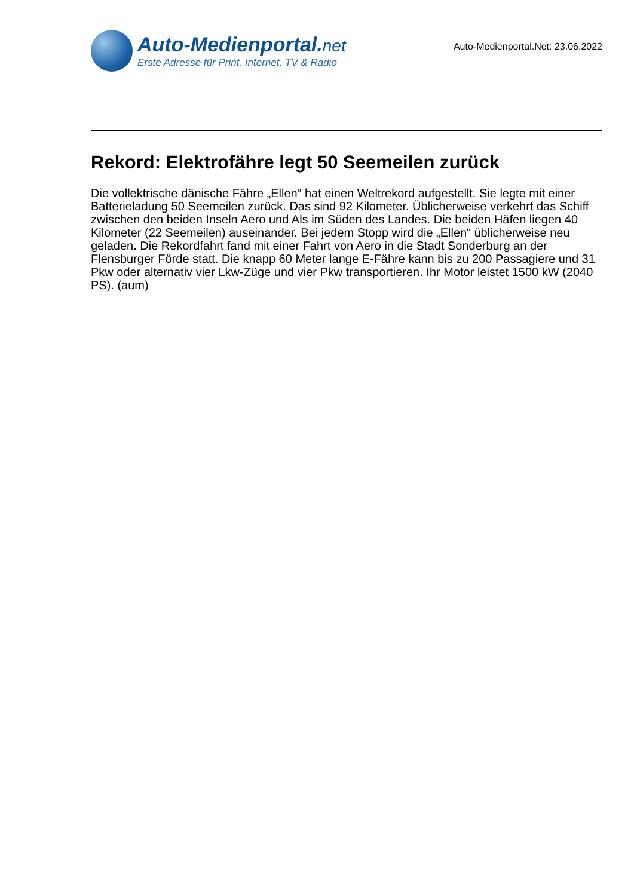Auto-Medienportal.net
Erste Adresse für Print, Internet, TV & Radio
Auto-Medienportal.Net: 23.06.2022
Rekord: Elektrofähre legt 50 Seemeilen zurück
Die vollektrische dänische Fähre „Ellen“ hat einen Weltrekord aufgestellt. Sie legte mit einer Batterieladung 50 Seemeilen zurück. Das sind 92 Kilometer. Üblicherweise verkehrt das Schiff zwischen den beiden Inseln Aero und Als im Süden des Landes. Die beiden Häfen liegen 40 Kilometer (22 Seemeilen) auseinander. Bei jedem Stopp wird die „Ellen“ üblicherweise neu geladen. Die Rekordfahrt fand mit einer Fahrt von Aero in die Stadt Sonderburg an der Flensburger Förde statt. Die knapp 60 Meter lange E-Fähre kann bis zu 200 Passagiere und 31 Pkw oder alternativ vier Lkw-Züge und vier Pkw transportieren. Ihr Motor leistet 1500 kW (2040 PS). (aum)